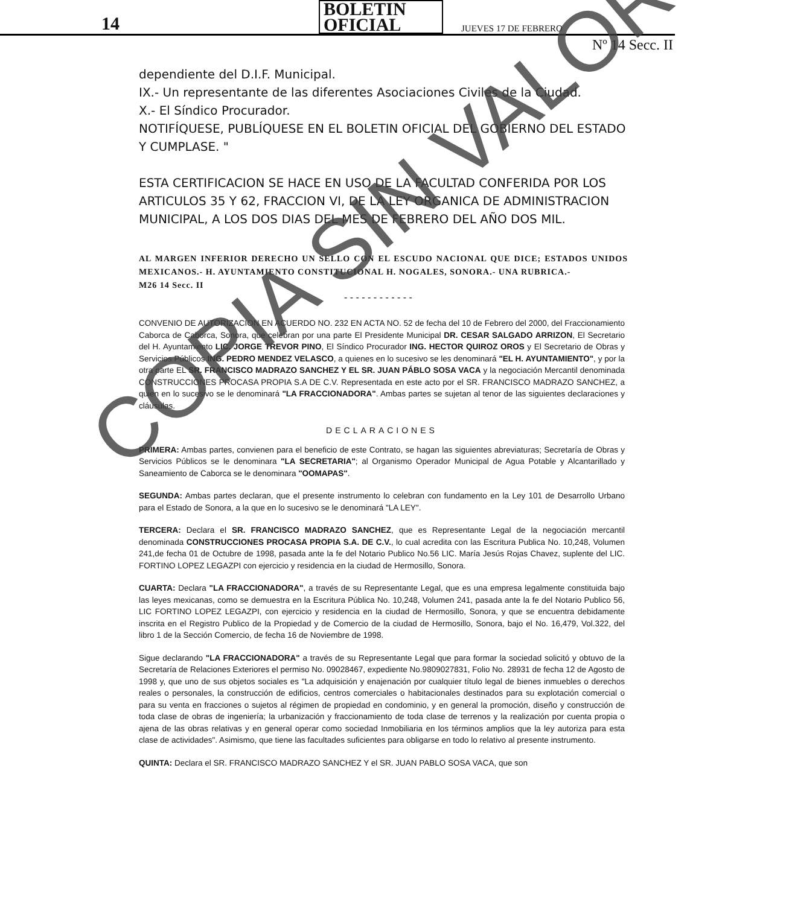14 BOLETIN OFICIAL JUEVES 17 DE FEBRERO
Nº 14 Secc. II
dependiente del D.I.F. Municipal.
IX.- Un representante de las diferentes Asociaciones Civiles de la Ciudad.
X.- El Síndico Procurador.
NOTIFÍQUESE, PUBLÍQUESE EN EL BOLETIN OFICIAL DEL GOBIERNO DEL ESTADO Y CUMPLASE. "
ESTA CERTIFICACION SE HACE EN USO DE LA FACULTAD CONFERIDA POR LOS ARTICULOS 35 Y 62, FRACCION VI, DE LA LEY ORGANICA DE ADMINISTRACION MUNICIPAL, A LOS DOS DIAS DEL MES DE FEBRERO DEL AÑO DOS MIL.
AL MARGEN INFERIOR DERECHO UN SELLO CON EL ESCUDO NACIONAL QUE DICE; ESTADOS UNIDOS MEXICANOS.- H. AYUNTAMIENTO CONSTITUCIONAL H. NOGALES, SONORA.- UNA RUBRICA.-
M26 14 Secc. II
- - - - - - - - - - - -
CONVENIO DE AUTORIZACION EN ACUERDO NO. 232 EN ACTA NO. 52 de fecha del 10 de Febrero del 2000, del Fraccionamiento Caborca de Caborca, Sonora, que celebran por una parte El Presidente Municipal DR. CESAR SALGADO ARRIZON, El Secretario del H. Ayuntamiento LIC. JORGE TREVOR PINO, El Síndico Procurador ING. HECTOR QUIROZ OROS y El Secretario de Obras y Servicios Públicos ING. PEDRO MENDEZ VELASCO, a quienes en lo sucesivo se les denominará "EL H. AYUNTAMIENTO", y por la otra parte EL SR. FRANCISCO MADRAZO SANCHEZ Y EL SR. JUAN PÁBLO SOSA VACA y la negociación Mercantil denominada CONSTRUCCIONES PROCASA PROPIA S.A DE C.V. Representada en este acto por el SR. FRANCISCO MADRAZO SANCHEZ, a quien en lo sucesivo se le denominará "LA FRACCIONADORA". Ambas partes se sujetan al tenor de las siguientes declaraciones y cláusulas.
DECLARACIONES
PRIMERA: Ambas partes, convienen para el beneficio de este Contrato, se hagan las siguientes abreviaturas; Secretaría de Obras y Servicios Públicos se le denominara "LA SECRETARIA"; al Organismo Operador Municipal de Agua Potable y Alcantarillado y Saneamiento de Caborca se le denominara "OOMAPAS".
SEGUNDA: Ambas partes declaran, que el presente instrumento lo celebran con fundamento en la Ley 101 de Desarrollo Urbano para el Estado de Sonora, a la que en lo sucesivo se le denominará "LA LEY".
TERCERA: Declara el SR. FRANCISCO MADRAZO SANCHEZ, que es Representante Legal de la negociación mercantil denominada CONSTRUCCIONES PROCASA PROPIA S.A. DE C.V., lo cual acredita con las Escritura Publica No. 10,248, Volumen 241,de fecha 01 de Octubre de 1998, pasada ante la fe del Notario Publico No.56 LIC. María Jesús Rojas Chavez, suplente del LIC. FORTINO LOPEZ LEGAZPI con ejercicio y residencia en la ciudad de Hermosillo, Sonora.
CUARTA: Declara "LA FRACCIONADORA", a través de su Representante Legal, que es una empresa legalmente constituida bajo las leyes mexicanas, como se demuestra en la Escritura Pública No. 10,248, Volumen 241, pasada ante la fe del Notario Publico 56, LIC FORTINO LOPEZ LEGAZPI, con ejercicio y residencia en la ciudad de Hermosillo, Sonora, y que se encuentra debidamente inscrita en el Registro Publico de la Propiedad y de Comercio de la ciudad de Hermosillo, Sonora, bajo el No. 16,479, Vol.322, del libro 1 de la Sección Comercio, de fecha 16 de Noviembre de 1998.
Sigue declarando "LA FRACCIONADORA" a través de su Representante Legal que para formar la sociedad solicitó y obtuvo de la Secretaría de Relaciones Exteriores el permiso No. 09028467, expediente No.9809027831, Folio No. 28931 de fecha 12 de Agosto de 1998 y, que uno de sus objetos sociales es "La adquisición y enajenación por cualquier título legal de bienes inmuebles o derechos reales o personales, la construcción de edificios, centros comerciales o habitacionales destinados para su explotación comercial o para su venta en fracciones o sujetos al régimen de propiedad en condominio, y en general la promoción, diseño y construcción de toda clase de obras de ingeniería; la urbanización y fraccionamiento de toda clase de terrenos y la realización por cuenta propia o ajena de las obras relativas y en general operar como sociedad Inmobiliaria en los términos amplios que la ley autoriza para esta clase de actividades". Asimismo, que tiene las facultades suficientes para obligarse en todo lo relativo al presente instrumento.
QUINTA: Declara el SR. FRANCISCO MADRAZO SANCHEZ Y el SR. JUAN PABLO SOSA VACA, que son
COPIA SIN VALOR